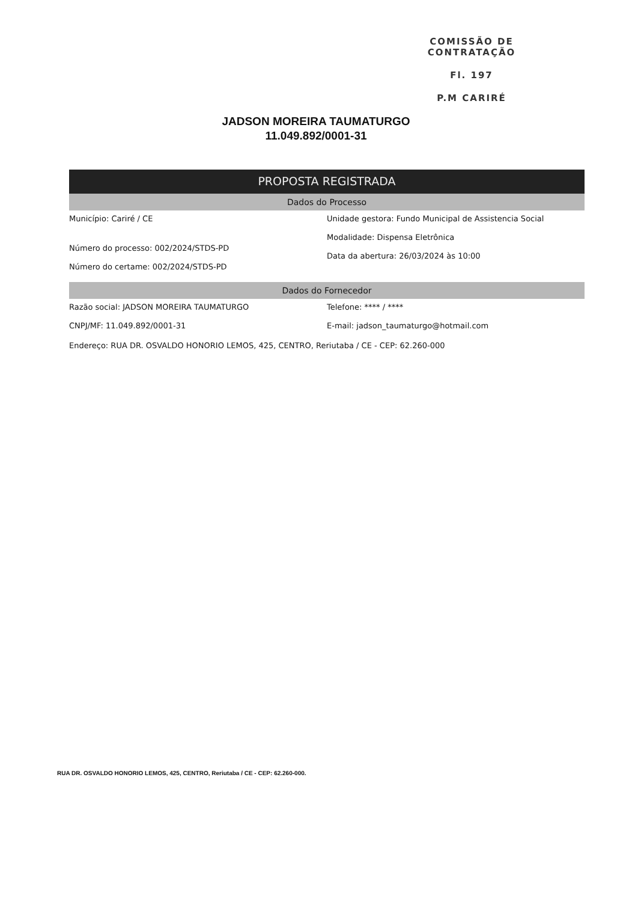COMISSÃO DE CONTRATAÇÃO
Fl. 197
P.M CARIRÉ
JADSON MOREIRA TAUMATURGO
11.049.892/0001-31
PROPOSTA REGISTRADA
Dados do Processo
Município: Cariré / CE
Número do processo: 002/2024/STDS-PD
Número do certame: 002/2024/STDS-PD
Unidade gestora: Fundo Municipal de Assistencia Social
Modalidade: Dispensa Eletrônica
Data da abertura: 26/03/2024 às 10:00
Dados do Fornecedor
Razão social: JADSON MOREIRA TAUMATURGO
CNPJ/MF: 11.049.892/0001-31
Telefone: **** / ****
E-mail: jadson_taumaturgo@hotmail.com
Endereço: RUA DR. OSVALDO HONORIO LEMOS, 425, CENTRO, Reriutaba / CE - CEP: 62.260-000
RUA DR. OSVALDO HONORIO LEMOS, 425, CENTRO, Reriutaba / CE - CEP: 62.260-000.